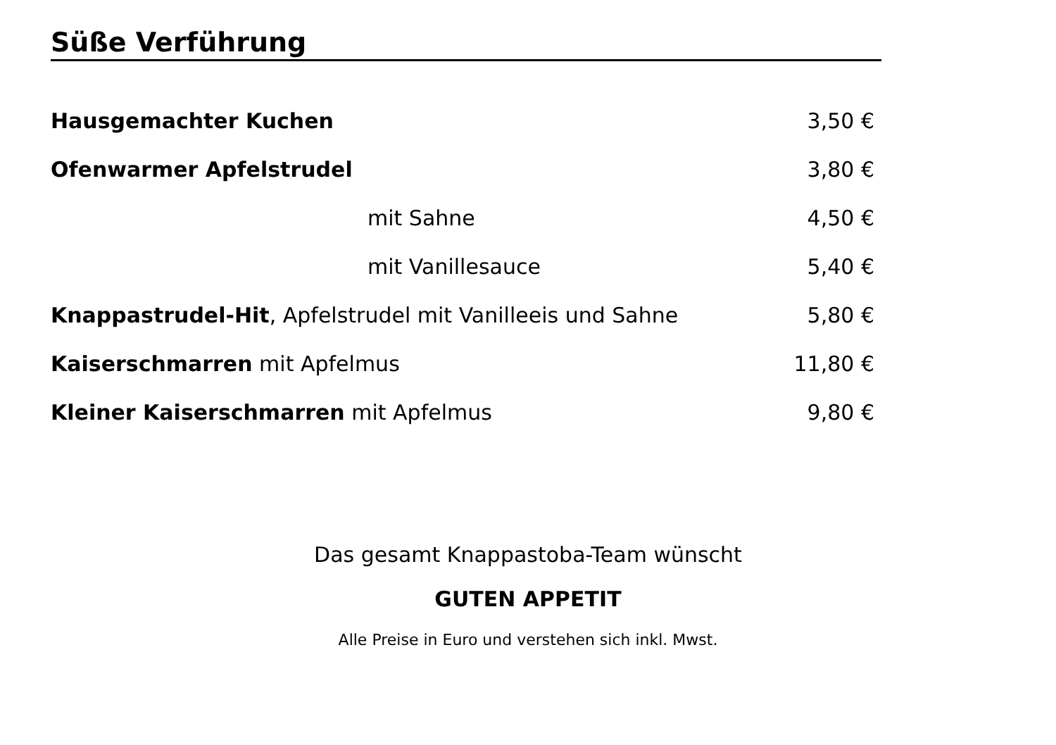Süße Verführung
Hausgemachter Kuchen 3,50 €
Ofenwarmer Apfelstrudel 3,80 €
mit Sahne 4,50 €
mit Vanillesauce 5,40 €
Knappastrudel-Hit, Apfelstrudel mit Vanilleeis und Sahne 5,80 €
Kaiserschmarren mit Apfelmus 11,80 €
Kleiner Kaiserschmarren mit Apfelmus 9,80 €
Das gesamt Knappastoba-Team wünscht
GUTEN APPETIT
Alle Preise in Euro und verstehen sich inkl. Mwst.